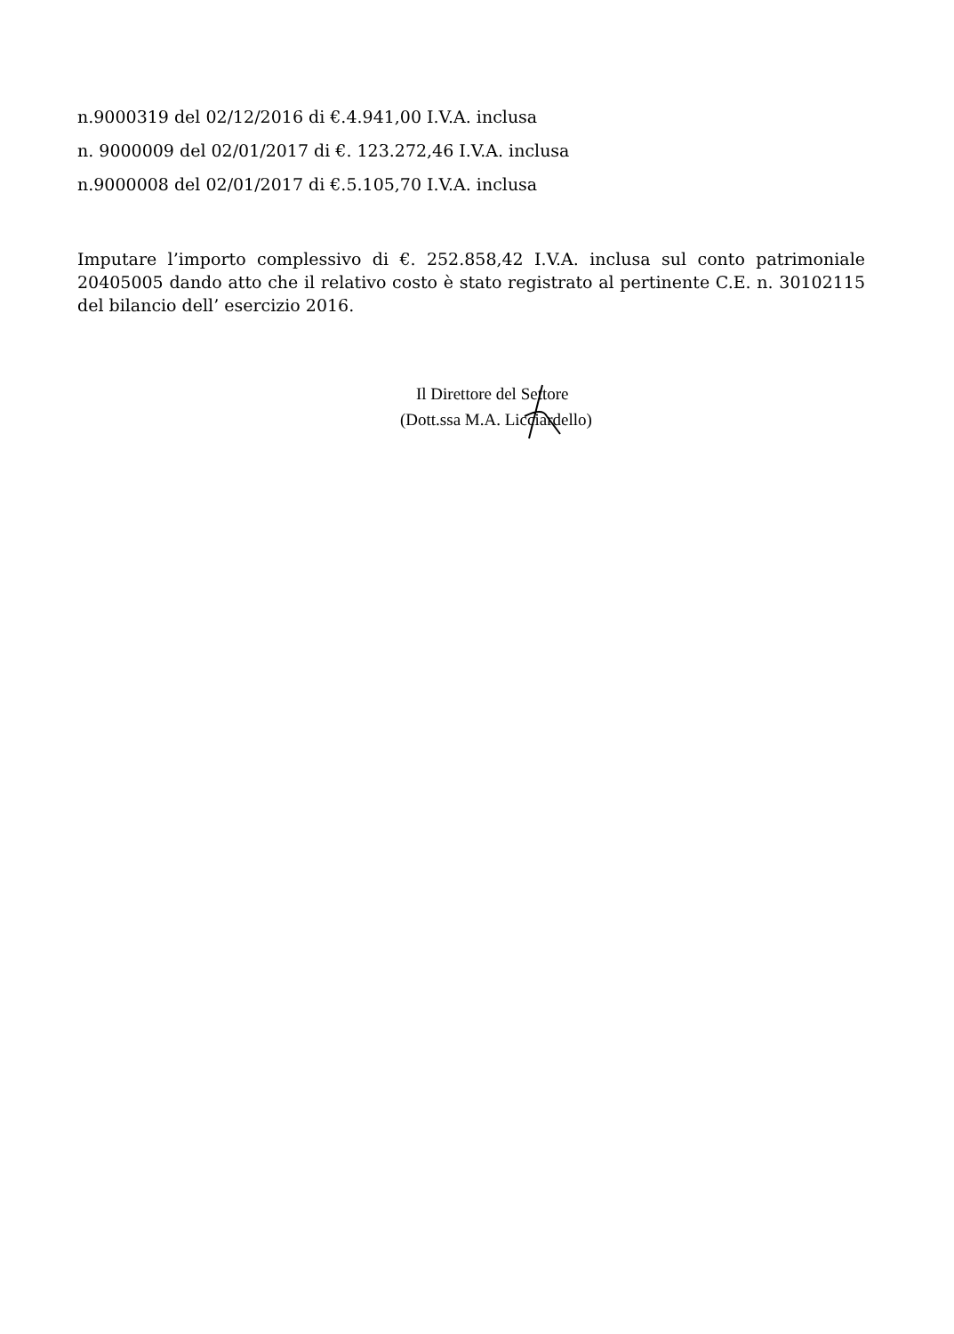n.9000319 del 02/12/2016 di €.4.941,00 I.V.A. inclusa
n. 9000009 del 02/01/2017 di €. 123.272,46 I.V.A. inclusa
n.9000008 del 02/01/2017 di €.5.105,70 I.V.A. inclusa
Imputare l’importo complessivo di €. 252.858,42 I.V.A. inclusa sul conto patrimoniale 20405005 dando atto che il relativo costo è stato registrato al pertinente C.E. n. 30102115 del bilancio dell’ esercizio 2016.
Il Direttore del Settore
(Dott.ssa M.A. Licciardello)